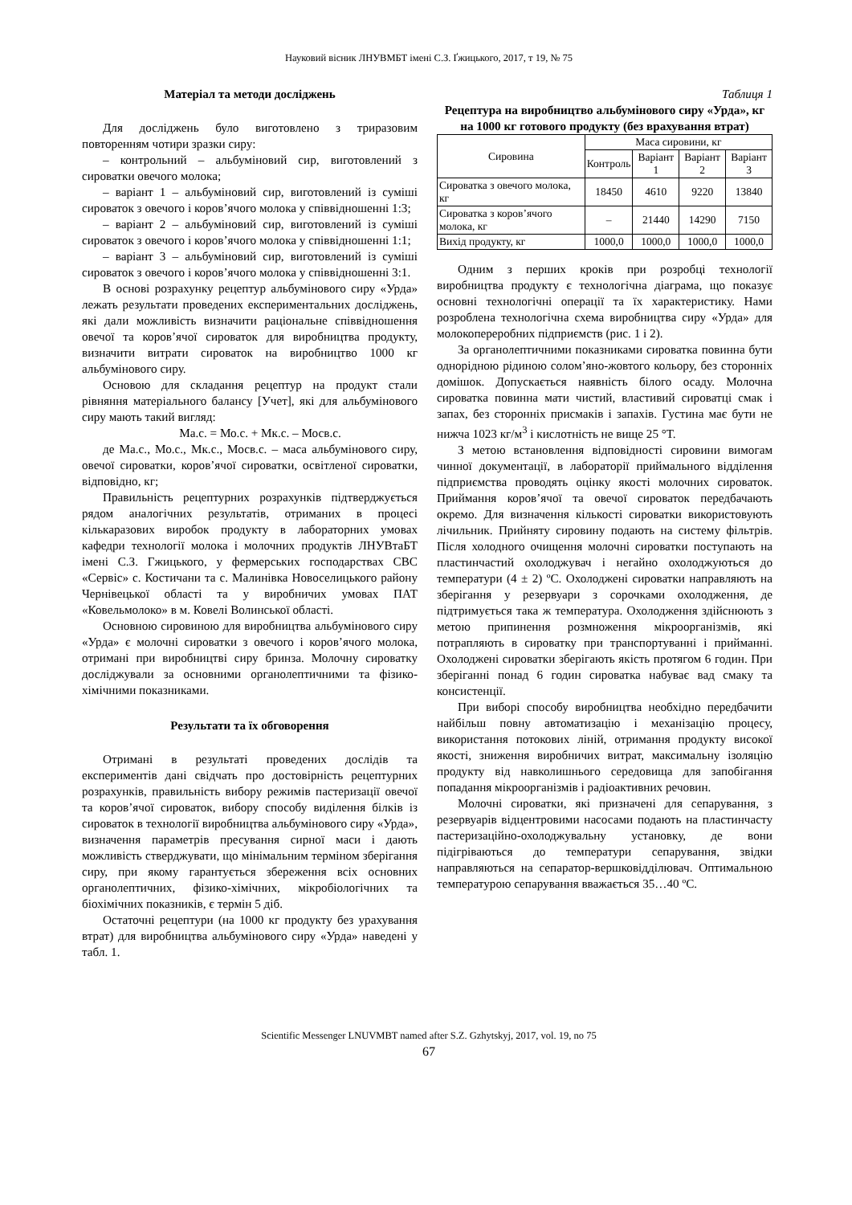Науковий вісник ЛНУВМБТ імені С.З. Ґжицького, 2017, т 19, № 75
Матеріал та методи досліджень
Для досліджень було виготовлено з триразовим повторенням чотири зразки сиру:
– контрольний – альбуміновий сир, виготовлений з сироватки овечого молока;
– варіант 1 – альбуміновий сир, виготовлений із суміші сироваток з овечого і коров’ячого молока у співвідношенні 1:3;
– варіант 2 – альбуміновий сир, виготовлений із суміші сироваток з овечого і коров’ячого молока у співвідношенні 1:1;
– варіант 3 – альбуміновий сир, виготовлений із суміші сироваток з овечого і коров’ячого молока у співвідношенні 3:1.
В основі розрахунку рецептур альбумінового сиру «Урда» лежать результати проведених експериментальних досліджень, які дали можливість визначити раціональне співвідношення овечої та коров’ячої сироваток для виробництва продукту, визначити витрати сироваток на виробництво 1000 кг альбумінового сиру.
Основою для складання рецептур на продукт стали рівняння матеріального балансу [Учет], які для альбумінового сиру мають такий вигляд:
Ма.с. = Мо.с. + Мк.с. – Мосв.с.
де Ма.с., Мо.с., Мк.с., Мосв.с. – маса альбумінового сиру, овечої сироватки, коров’ячої сироватки, освітленої сироватки, відповідно, кг;
Правильність рецептурних розрахунків підтверджується рядом аналогічних результатів, отриманих в процесі кількаразових виробок продукту в лабораторних умовах кафедри технології молока і молочних продуктів ЛНУВтаБТ імені С.З. Гжицького, у фермерських господарствах СВС «Сервіс» с. Костичани та с. Малинівка Новоселицького району Чернівецької області та у виробничих умовах ПАТ «Ковельмолоко» в м. Ковелі Волинської області.
Основною сировиною для виробництва альбумінового сиру «Урда» є молочні сироватки з овечого і коров’ячого молока, отримані при виробництві сиру бринза. Молочну сироватку досліджували за основними органолептичними та фізико-хімічними показниками.
Результати та їх обговорення
Отримані в результаті проведених дослідів та експериментів дані свідчать про достовірність рецептурних розрахунків, правильність вибору режимів пастеризації овечої та коров’ячої сироваток, вибору способу виділення білків із сироваток в технології виробництва альбумінового сиру «Урда», визначення параметрів пресування сирної маси і дають можливість стверджувати, що мінімальним терміном зберігання сиру, при якому гарантується збереження всіх основних органолептичних, фізико-хімічних, мікробіологічних та біохімічних показників, є термін 5 діб.
Остаточні рецептури (на 1000 кг продукту без урахування втрат) для виробництва альбумінового сиру «Урда» наведені у табл. 1.
Таблиця 1
Рецептура на виробництво альбумінового сиру «Урда», кг на 1000 кг готового продукту (без врахування втрат)
| Сировина | Маса сировини, кг | | | |
| --- | --- | --- | --- | --- |
| | Контроль | Варіант 1 | Варіант 2 | Варіант 3 |
| Сироватка з овечого молока, кг | 18450 | 4610 | 9220 | 13840 |
| Сироватка з коров’ячого молока, кг | – | 21440 | 14290 | 7150 |
| Вихід продукту, кг | 1000,0 | 1000,0 | 1000,0 | 1000,0 |
Одним з перших кроків при розробці технології виробництва продукту є технологічна діаграма, що показує основні технологічні операції та їх характеристику. Нами розроблена технологічна схема виробництва сиру «Урда» для молокопереробних підприємств (рис. 1 і 2).
За органолептичними показниками сироватка повинна бути однорідною рідиною солом’яно-жовтого кольору, без сторонніх домішок. Допускається наявність білого осаду. Молочна сироватка повинна мати чистий, властивий сироватці смак і запах, без сторонніх присмаків і запахів. Густина має бути не нижча 1023 кг/м<sup>3</sup> і кислотність не вище 25 °Т.
З метою встановлення відповідності сировини вимогам чинної документації, в лабораторії приймального відділення підприємства проводять оцінку якості молочних сироваток. Приймання коров’ячої та овечої сироваток передбачають окремо. Для визначення кількості сироватки використовують лічильник. Прийняту сировину подають на систему фільтрів. Після холодного очищення молочні сироватки поступають на пластинчастий охолоджувач і негайно охолоджуються до температури (4 ± 2) ºС. Охолоджені сироватки направляють на зберігання у резервуари з сорочками охолодження, де підтримується така ж температура. Охолодження здійснюють з метою припинення розмноження мікроорганізмів, які потрапляють в сироватку при транспортуванні і прийманні. Охолоджені сироватки зберігають якість протягом 6 годин. При зберіганні понад 6 годин сироватка набуває вад смаку та консистенції.
При виборі способу виробництва необхідно передбачити найбільш повну автоматизацію і механізацію процесу, використання потокових ліній, отримання продукту високої якості, зниження виробничих витрат, максимальну ізоляцію продукту від навколишнього середовища для запобігання попадання мікроорганізмів і радіоактивних речовин.
Молочні сироватки, які призначені для сепарування, з резервуарів відцентровими насосами подають на пластинчасту пастеризаційно-охолоджувальну установку, де вони підігріваються до температури сепарування, звідки направляються на сепаратор-вершковідділювач. Оптимальною температурою сепарування вважається 35…40 ºС.
Scientific Messenger LNUVMBT named after S.Z. Gzhytskyj, 2017, vol. 19, no 75
67